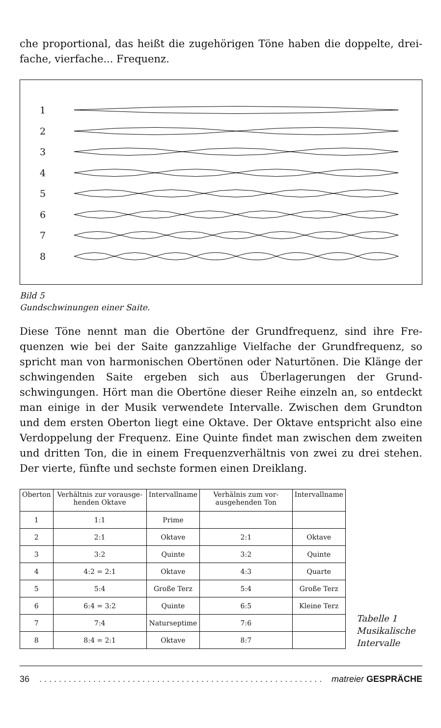che proportional, das heißt die zugehörigen Töne haben die doppelte, drei-fache, vierfache... Frequenz.
1
2
3
4
5
6
7
8
Bild 5
Gundschwinungen einer Saite.
Diese Töne nennt man die Obertöne der Grundfrequenz, sind ihre Fre-quenzen wie bei der Saite ganzzahlige Vielfache der Grundfrequenz, so spricht man von harmonischen Obertönen oder Naturtönen. Die Klänge der schwingenden Saite ergeben sich aus Überlagerungen der Grund-schwingungen. Hört man die Obertöne dieser Reihe einzeln an, so entdeckt man einige in der Musik verwendete Intervalle. Zwischen dem Grundton und dem ersten Oberton liegt eine Oktave. Der Oktave entspricht also eine Verdoppelung der Frequenz. Eine Quinte findet man zwischen dem zweiten und dritten Ton, die in einem Frequenzverhältnis von zwei zu drei stehen. Der vierte, fünfte und sechste formen einen Dreiklang.
| Oberton | Verhältnis zur vorausge-henden Oktave | Intervallname | Verhälnis zum vor-ausgehenden Ton | Intervallname |
| --- | --- | --- | --- | --- |
| 1 | 1:1 | Prime | | |
| 2 | 2:1 | Oktave | 2:1 | Oktave |
| 3 | 3:2 | Quinte | 3:2 | Quinte |
| 4 | 4:2 = 2:1 | Oktave | 4:3 | Quarte |
| 5 | 5:4 | Große Terz | 5:4 | Große Terz |
| 6 | 6:4 = 3:2 | Quinte | 6:5 | Kleine Terz |
| 7 | 7:4 | Naturseptime | 7:6 | |
| 8 | 8:4 = 2:1 | Oktave | 8:7 | |
Tabelle 1
Musikalische
Intervalle
36. . . . . . . . . . . . . . . . . . . . . . . . . . . . . . . . . . . . . . . . . . . . . . . . . . . . . . . . . . . . matreier GESPRÄCHE